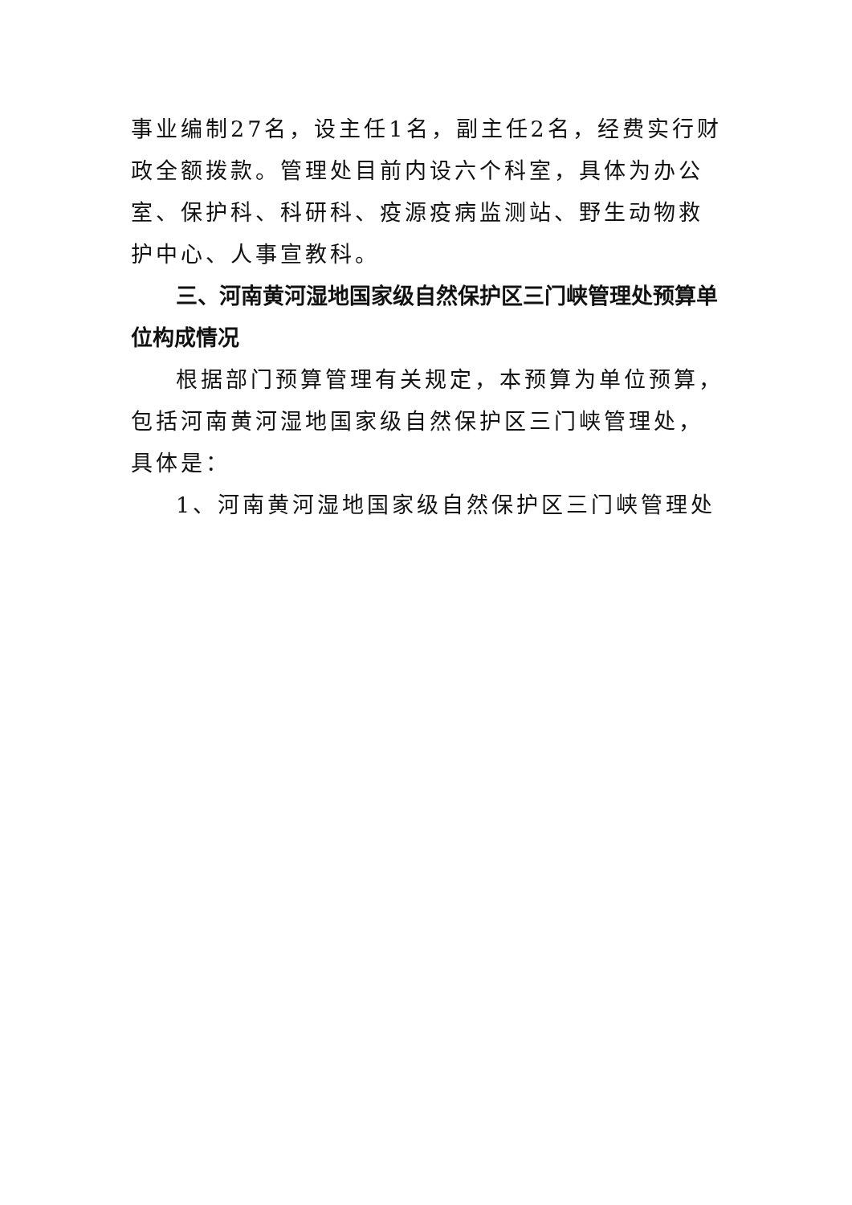事业编制27名，设主任1名，副主任2名，经费实行财政全额拨款。管理处目前内设六个科室，具体为办公室、保护科、科研科、疫源疫病监测站、野生动物救护中心、人事宣教科。
三、河南黄河湿地国家级自然保护区三门峡管理处预算单位构成情况
根据部门预算管理有关规定，本预算为单位预算，包括河南黄河湿地国家级自然保护区三门峡管理处，具体是：
1、河南黄河湿地国家级自然保护区三门峡管理处